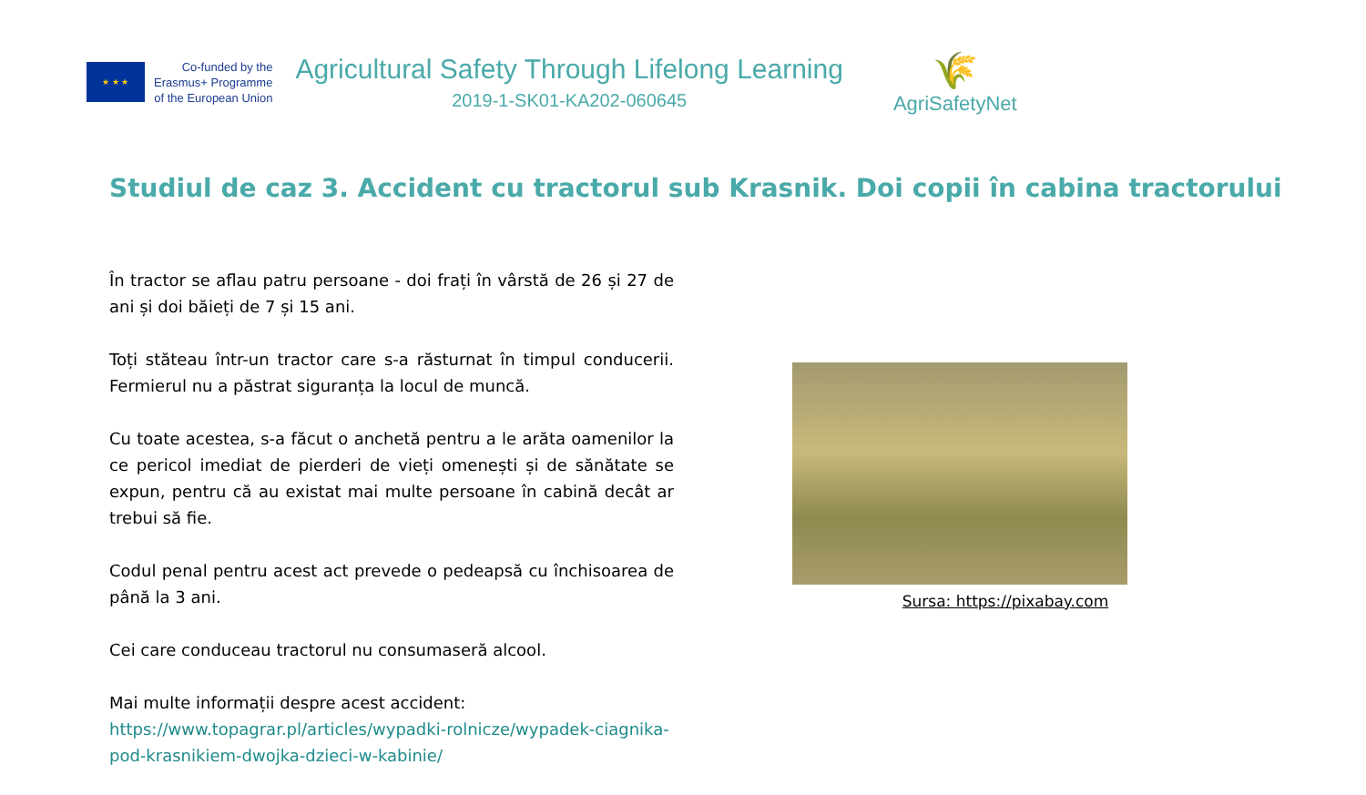★ ★ ★
Co-funded by the
Erasmus+ Programme
of the European Union
Agricultural Safety Through Lifelong Learning
2019-1-SK01-KA202-060645
🌾
AgriSafetyNet
Studiul de caz 3. Accident cu tractorul sub Krasnik. Doi copii în cabina tractorului
În tractor se aflau patru persoane - doi frați în vârstă de 26 și 27 de ani și doi băieți de 7 și 15 ani.
Toți stăteau într-un tractor care s-a răsturnat în timpul conducerii. Fermierul nu a păstrat siguranța la locul de muncă.
Cu toate acestea, s-a făcut o anchetă pentru a le arăta oamenilor la ce pericol imediat de pierderi de vieți omenești și de sănătate se expun, pentru că au existat mai multe persoane în cabină decât ar trebui să fie.
Codul penal pentru acest act prevede o pedeapsă cu închisoarea de până la 3 ani.
Cei care conduceau tractorul nu consumaseră alcool.
Mai multe informații despre acest accident:
https://www.topagrar.pl/articles/wypadki-rolnicze/wypadek-ciagnika-pod-krasnikiem-dwojka-dzieci-w-kabinie/
Sursa: https://pixabay.com